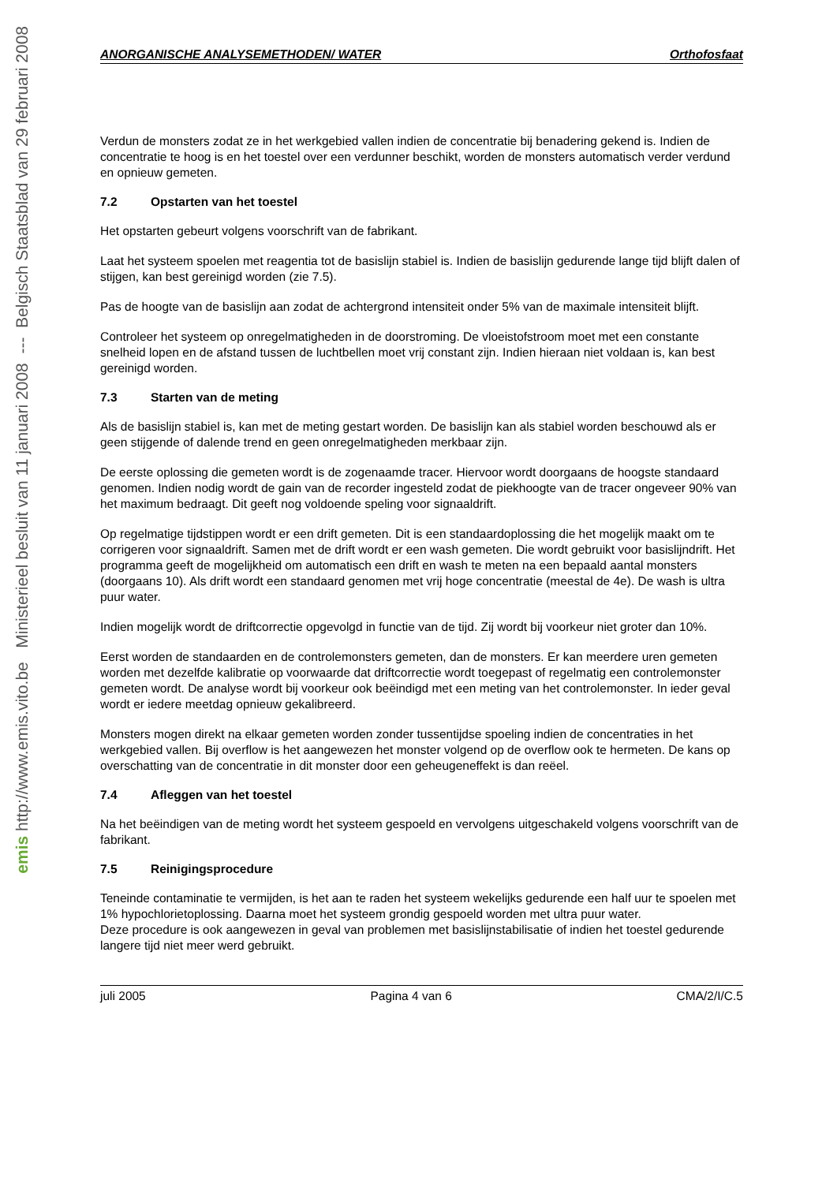emis http://www.emis.vito.be Ministerieel besluit van 11 januari 2008 --- Belgisch Staatsblad van 29 februari 2008
ANORGANISCHE ANALYSEMETHODEN/ WATER Orthofosfaat
Verdun de monsters zodat ze in het werkgebied vallen indien de concentratie bij benadering gekend is. Indien de concentratie te hoog is en het toestel over een verdunner beschikt, worden de monsters automatisch verder verdund en opnieuw gemeten.
7.2 Opstarten van het toestel
Het opstarten gebeurt volgens voorschrift van de fabrikant.
Laat het systeem spoelen met reagentia tot de basislijn stabiel is. Indien de basislijn gedurende lange tijd blijft dalen of stijgen, kan best gereinigd worden (zie 7.5).
Pas de hoogte van de basislijn aan zodat de achtergrond intensiteit onder 5% van de maximale intensiteit blijft.
Controleer het systeem op onregelmatigheden in de doorstroming. De vloeistofstroom moet met een constante snelheid lopen en de afstand tussen de luchtbellen moet vrij constant zijn. Indien hieraan niet voldaan is, kan best gereinigd worden.
7.3 Starten van de meting
Als de basislijn stabiel is, kan met de meting gestart worden. De basislijn kan als stabiel worden beschouwd als er geen stijgende of dalende trend en geen onregelmatigheden merkbaar zijn.
De eerste oplossing die gemeten wordt is de zogenaamde tracer. Hiervoor wordt doorgaans de hoogste standaard genomen. Indien nodig wordt de gain van de recorder ingesteld zodat de piekhoogte van de tracer ongeveer 90% van het maximum bedraagt. Dit geeft nog voldoende speling voor signaaldrift.
Op regelmatige tijdstippen wordt er een drift gemeten. Dit is een standaardoplossing die het mogelijk maakt om te corrigeren voor signaaldrift. Samen met de drift wordt er een wash gemeten. Die wordt gebruikt voor basislijndrift. Het programma geeft de mogelijkheid om automatisch een drift en wash te meten na een bepaald aantal monsters (doorgaans 10). Als drift wordt een standaard genomen met vrij hoge concentratie (meestal de 4e). De wash is ultra puur water.
Indien mogelijk wordt de driftcorrectie opgevolgd in functie van de tijd. Zij wordt bij voorkeur niet groter dan 10%.
Eerst worden de standaarden en de controlemonsters gemeten, dan de monsters. Er kan meerdere uren gemeten worden met dezelfde kalibratie op voorwaarde dat driftcorrectie wordt toegepast of regelmatig een controlemonster gemeten wordt. De analyse wordt bij voorkeur ook beëindigd met een meting van het controlemonster. In ieder geval wordt er iedere meetdag opnieuw gekalibreerd.
Monsters mogen direkt na elkaar gemeten worden zonder tussentijdse spoeling indien de concentraties in het werkgebied vallen. Bij overflow is het aangewezen het monster volgend op de overflow ook te hermeten. De kans op overschatting van de concentratie in dit monster door een geheugeneffekt is dan reëel.
7.4 Afleggen van het toestel
Na het beëindigen van de meting wordt het systeem gespoeld en vervolgens uitgeschakeld volgens voorschrift van de fabrikant.
7.5 Reinigingsprocedure
Teneinde contaminatie te vermijden, is het aan te raden het systeem wekelijks gedurende een half uur te spoelen met 1% hypochlorietoplossing. Daarna moet het systeem grondig gespoeld worden met ultra puur water.
Deze procedure is ook aangewezen in geval van problemen met basislijnstabilisatie of indien het toestel gedurende langere tijd niet meer werd gebruikt.
juli 2005 Pagina 4 van 6 CMA/2/I/C.5